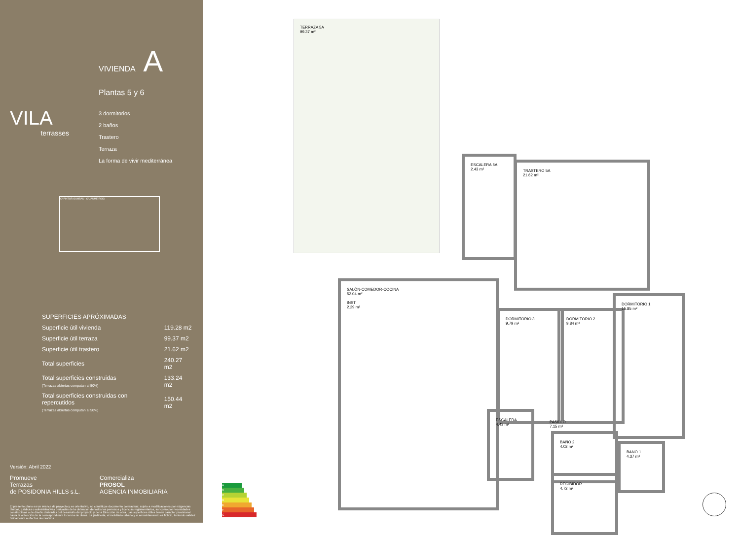VIVIENDA A
Plantas 5 y 6
VILA
terrasses
3 dormitorios
2 baños
Trastero
Terraza
La forma de vivir mediterránea
C/ PINTOR GUMBAU C/ JAUME ROIG
| SUPERFICIES APRÓXIMADAS | |
| Superficie útil vivienda | 119.28 m2 |
| Superficie útil terraza | 99.37 m2 |
| Superficie útil trastero | 21.62 m2 |
| Total superficies | 240.27 m2 |
| Total superficies construidas (Terrazas abiertas computan al 50%) | 133.24 m2 |
| Total superficies construidas con repercutidos (Terrazas abiertas computan al 50%) | 150.44 m2 |
Versión: Abril 2022
Promueve
Terrazas
de POSIDONIA HILLS s.L.
Comercializa
PROSOL
AGENCIA INMOBILIARIA
El presente plano es un avance de proyecto y es orientativo, no constituye documento contractual; sujeto a modificaciones por exigencias ténicas, jurídicas o administrativas derivadas de la obtención de todos los permisos y licencias reglamentarios, así como por necesidades constructivas o de diseño derivadas del desarrollo del proyecto y de la Dirección de obra. Las superficies útiles tienen carácter provisional hasta la obtención de la correspondiente Licencia de obras. La jardinería, el mobiliario urbano y el amueblamiento es ficticio, teniendo validez únicamente a efectos decorativos.
TERRAZA 5A
99.37 m²
ESCALERA 5A
2.43 m²
TRASTERO 5A
21.62 m²
SALÓN-COMEDOR-COCINA
52.04 m²
INST
2.29 m²
DORMITORIO 3
9.79 m²
DORMITORIO 2
9.84 m²
DORMITORIO 1
15.85 m²
ESCALERA
4.43 m²
PASILLO
7.15 m²
BAÑO 2
4.02 m²
BAÑO 1
4.37 m²
RECIBIDOR
4.72 m²
A
B
C
D
E
F
G